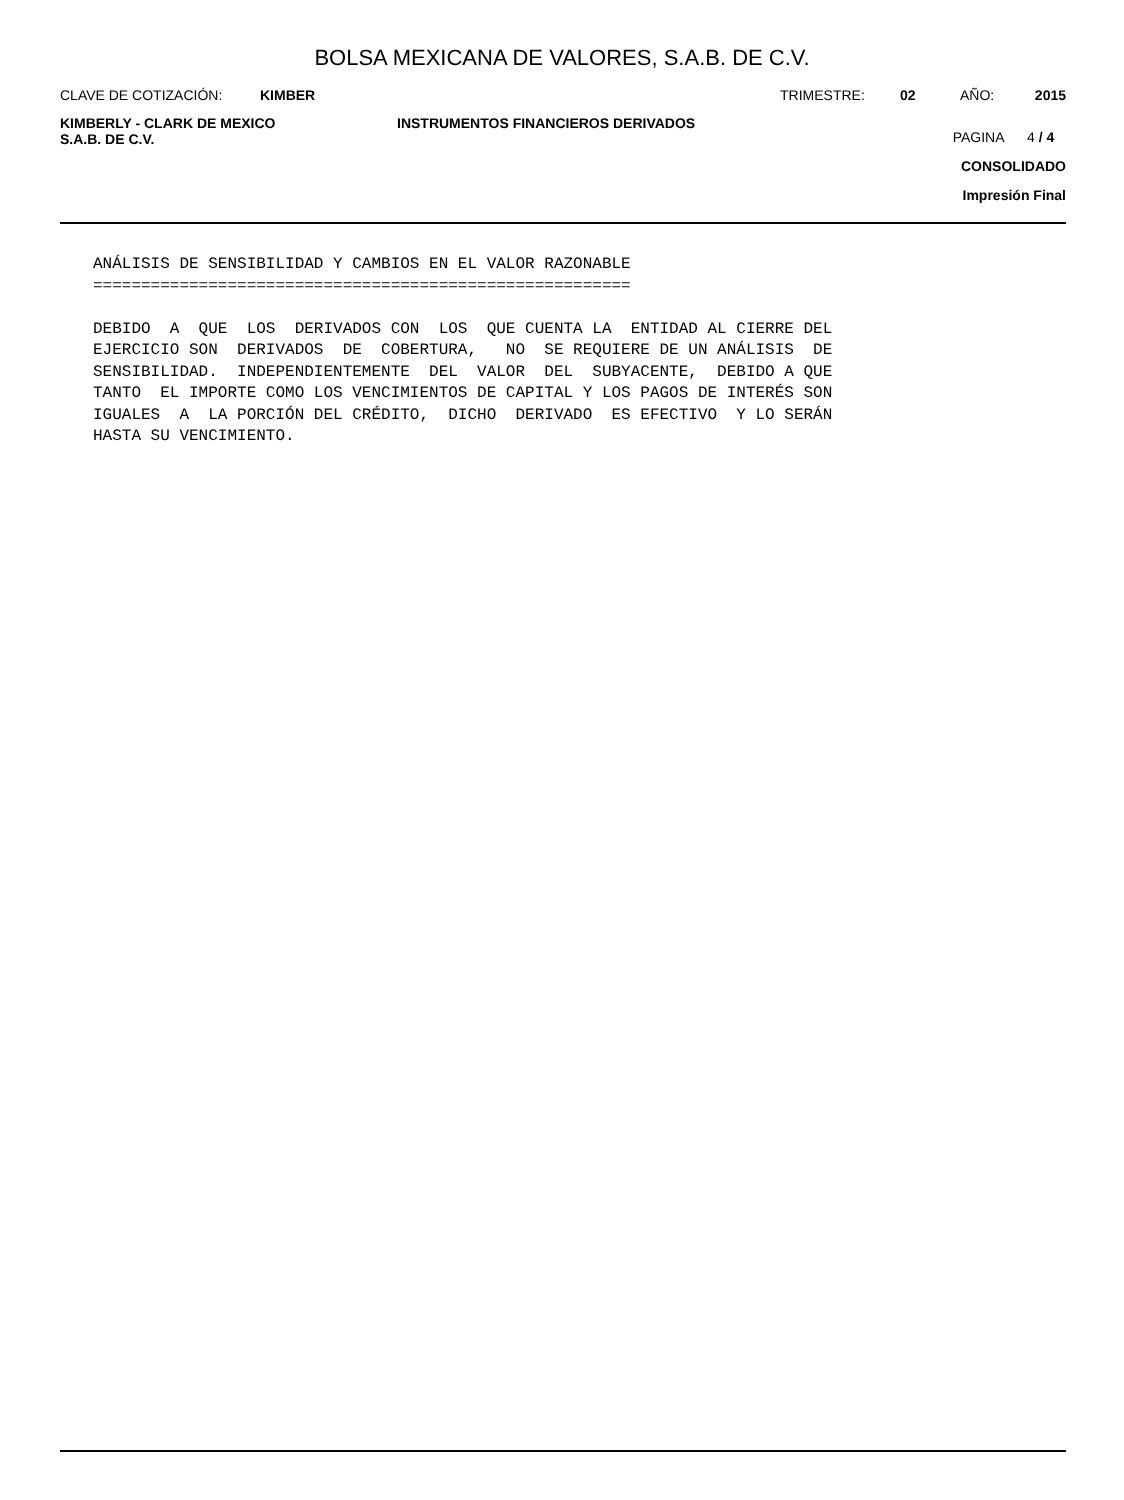BOLSA MEXICANA DE VALORES, S.A.B. DE C.V.
CLAVE DE COTIZACIÓN: KIMBER TRIMESTRE: 02 AÑO: 2015
KIMBERLY - CLARK DE MEXICO
S.A.B. DE C.V.
INSTRUMENTOS FINANCIEROS DERIVADOS
PAGINA 4 / 4
CONSOLIDADO
Impresión Final
ANÁLISIS DE SENSIBILIDAD Y CAMBIOS EN EL VALOR RAZONABLE
========================================================

DEBIDO  A  QUE  LOS  DERIVADOS CON  LOS  QUE CUENTA LA  ENTIDAD AL CIERRE DEL
EJERCICIO SON  DERIVADOS  DE  COBERTURA,   NO  SE REQUIERE DE UN ANÁLISIS  DE
SENSIBILIDAD.  INDEPENDIENTEMENTE  DEL  VALOR  DEL  SUBYACENTE,  DEBIDO A QUE
TANTO  EL IMPORTE COMO LOS VENCIMIENTOS DE CAPITAL Y LOS PAGOS DE INTERÉS SON
IGUALES  A  LA PORCIÓN DEL CRÉDITO,  DICHO  DERIVADO  ES EFECTIVO  Y LO SERÁN
HASTA SU VENCIMIENTO.